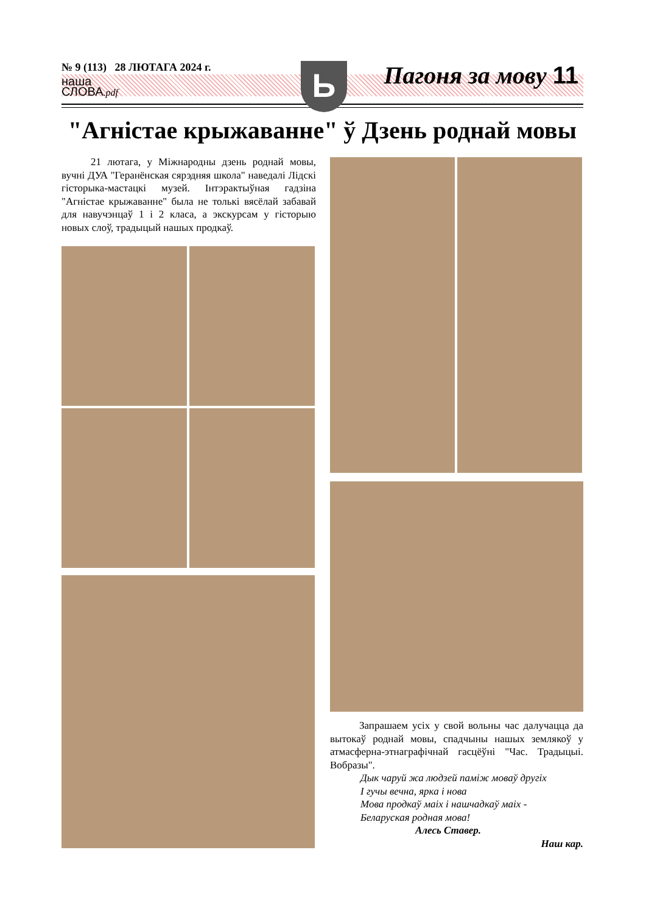№ 9 (113) 28 ЛЮТАГА 2024 г.
наша
СЛОВА.pdf
Ь Пагоня за мову 11
"Агністае крыжаванне" ў Дзень роднай мовы
21 лютага, у Міжнародны дзень роднай мовы, вучні ДУА "Геранёнская сярэдняя школа" наведалі Лідскі гісторыка-мастацкі музей. Інтэрактыўная гадзіна "Агністае крыжаванне" была не толькі вясёлай забавай для навучэнцаў 1 і 2 класа, а экскурсам у гісторыю новых слоў, традыцый нашых продкаў.
Запрашаем усіх у свой вольны час далучацца да вытокаў роднай мовы, спадчыны нашых землякоў у атмасферна-этнаграфічнай гасцёўні "Час. Традыцыі. Вобразы".
Дык чаруй жа людзей паміж моваў другіх
І гучы вечна, ярка і нова
Мова продкаў маіх і нашчадкаў маіх -
Беларуская родная мова!
Алесь Ставер.
Наш кар.